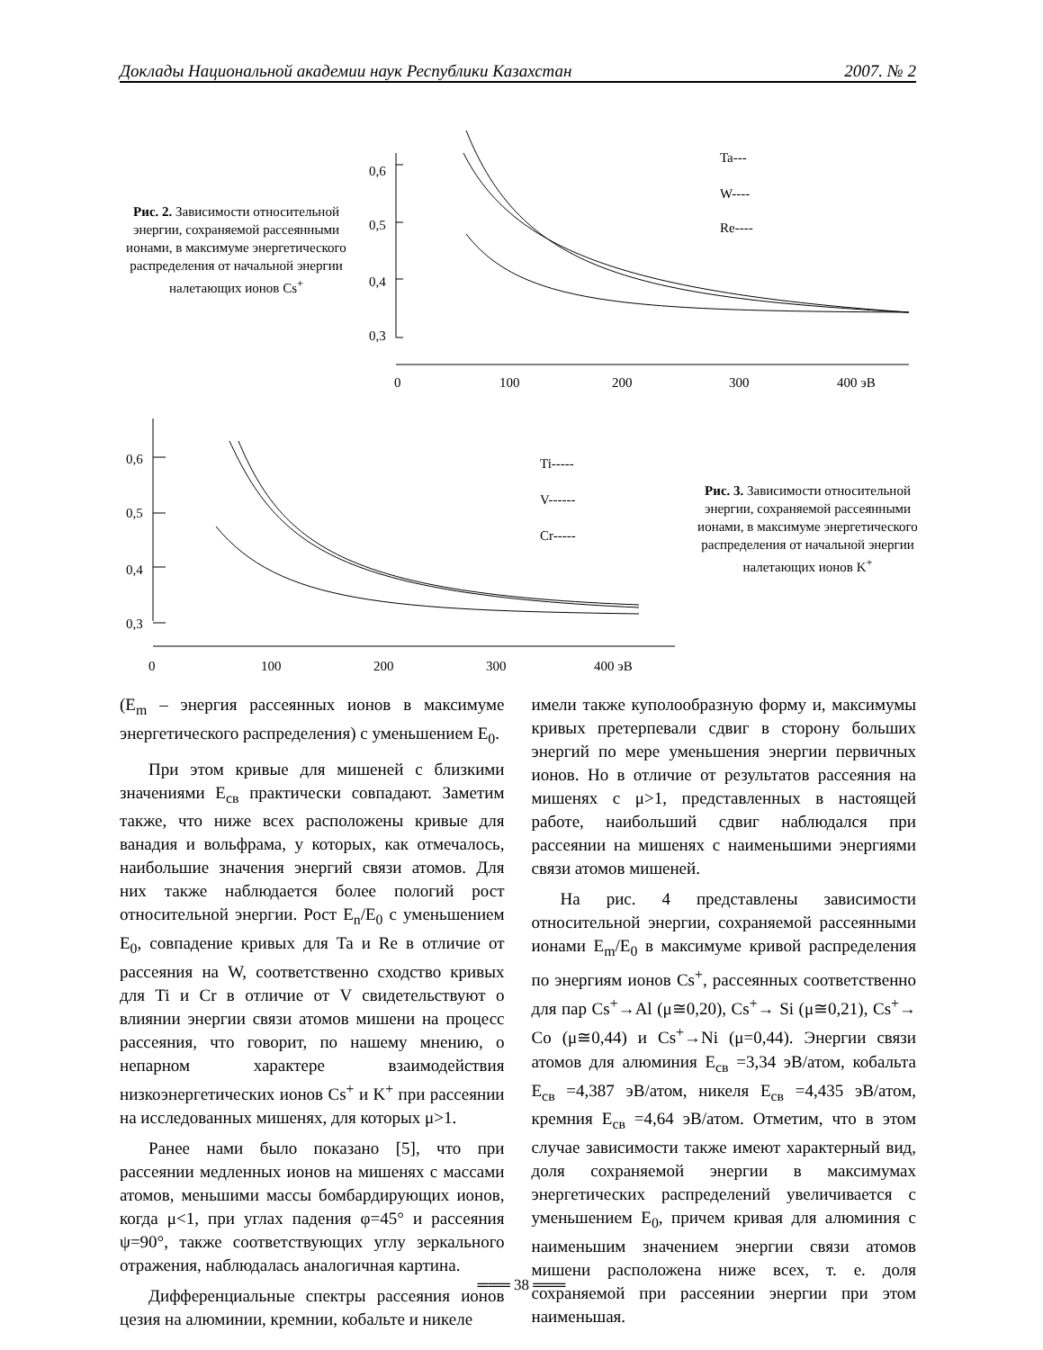Доклады Национальной академии наук Республики Казахстан 2007. № 2
Рис. 2. Зависимости относительной энергии, сохраняемой рассеянными ионами, в максимуме энергетического распределения от начальной энергии налетающих ионов Cs<sup>+</sup>
0,6
0,5
0,4
0,3
0
100
200
300
400 эВ
Ta---
W----
Re----
0,6
0,5
0,4
0,3
0
100
200
300
400 эВ
Ti-----
V------
Cr-----
Рис. 3. Зависимости относительной энергии, сохраняемой рассеянными ионами, в максимуме энергетического распределения от начальной энергии налетающих ионов K<sup>+</sup>
(E<sub>m</sub> – энергия рассеянных ионов в максимуме энергетического распределения) с уменьшением E<sub>0</sub>.
При этом кривые для мишеней с близкими значениями E<sub>св</sub> практически совпадают. Заметим также, что ниже всех расположены кривые для ванадия и вольфрама, у которых, как отмечалось, наибольшие значения энергий связи атомов. Для них также наблюдается более пологий рост относительной энергии. Рост E<sub>n</sub>/E<sub>0</sub> с уменьшением E<sub>0</sub>, совпадение кривых для Ta и Re в отличие от рассеяния на W, соответственно сходство кривых для Ti и Cr в отличие от V свидетельствуют о влиянии энергии связи атомов мишени на процесс рассеяния, что говорит, по нашему мнению, о непарном характере взаимодействия низкоэнергетических ионов Cs<sup>+</sup> и K<sup>+</sup> при рассеянии на исследованных мишенях, для которых μ>1.
Ранее нами было показано [5], что при рассеянии медленных ионов на мишенях с массами атомов, меньшими массы бомбардирующих ионов, когда μ<1, при углах падения φ=45° и рассеяния ψ=90°, также соответствующих углу зеркального отражения, наблюдалась аналогичная картина.
Дифференциальные спектры рассеяния ионов цезия на алюминии, кремнии, кобальте и никеле
имели также куполообразную форму и, максимумы кривых претерпевали сдвиг в сторону больших энергий по мере уменьшения энергии первичных ионов. Но в отличие от результатов рассеяния на мишенях с μ>1, представленных в настоящей работе, наибольший сдвиг наблюдался при рассеянии на мишенях с наименьшими энергиями связи атомов мишеней.
На рис. 4 представлены зависимости относительной энергии, сохраняемой рассеянными ионами E<sub>m</sub>/E<sub>0</sub> в максимуме кривой распределения по энергиям ионов Cs<sup>+</sup>, рассеянных соответственно для пар Cs<sup>+</sup>→Al (μ≅0,20), Cs<sup>+</sup>→ Si (μ≅0,21), Cs<sup>+</sup>→ Co (μ≅0,44) и Cs<sup>+</sup>→Ni (μ=0,44). Энергии связи атомов для алюминия E<sub>св</sub> =3,34 эВ/атом, кобальта E<sub>св</sub> =4,387 эВ/атом, никеля E<sub>св</sub> =4,435 эВ/атом, кремния E<sub>св</sub> =4,64 эВ/атом. Отметим, что в этом случае зависимости также имеют характерный вид, доля сохраняемой энергии в максимумах энергетических распределений увеличивается с уменьшением E<sub>0</sub>, причем кривая для алюминия с наименьшим значением энергии связи атомов мишени расположена ниже всех, т. е. доля сохраняемой при рассеянии энергии при этом наименьшая.
═══ 38 ═══